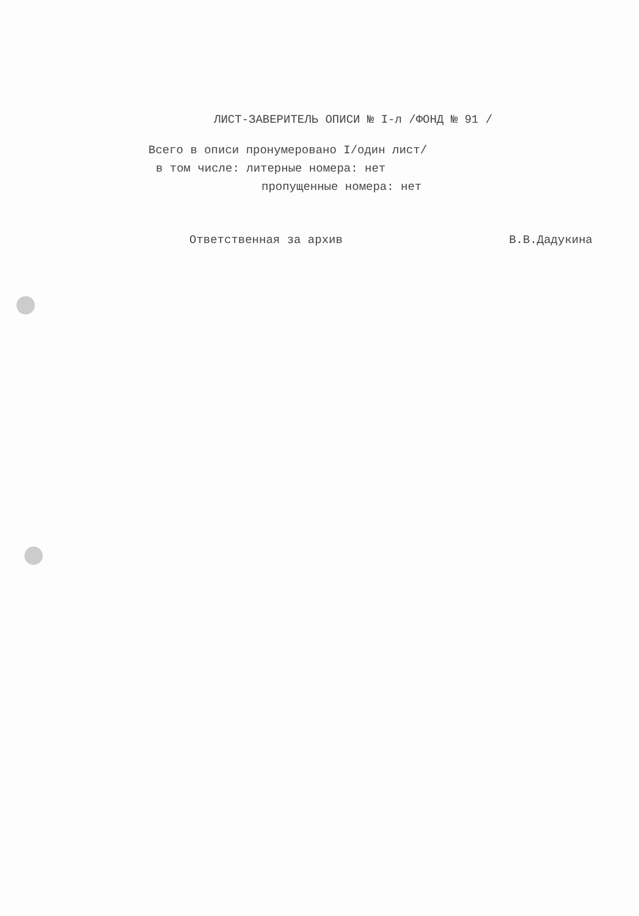ЛИСТ-ЗАВЕРИТЕЛЬ ОПИСИ № I-л /ФОНД № 91 /
Всего в описи пронумеровано I/один лист/
в том числе: литерные номера: нет
пропущенные номера: нет
Ответственная за архив В.В.Дадукина